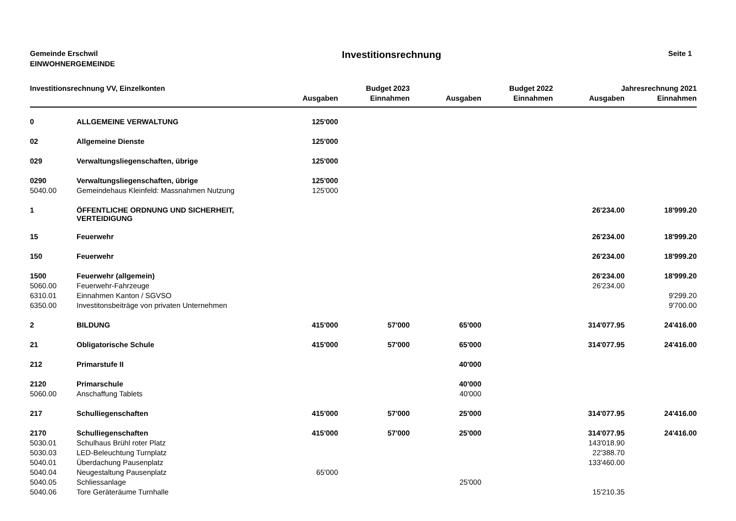Gemeinde Erschwil
EINWOHNERGEMEINDE
Investitionsrechnung
Seite 1
| Investitionsrechnung VV, Einzelkonten | | | Budget 2023 | | Budget 2022 | Jahresrechnung 2021 | |
| --- | --- | --- | --- | --- | --- | --- | --- |
| | | Ausgaben | Einnahmen | Ausgaben | Einnahmen | Ausgaben | Einnahmen |
| 0 | ALLGEMEINE VERWALTUNG | 125'000 | | | | | |
| 02 | Allgemeine Dienste | 125'000 | | | | | |
| 029 | Verwaltungsliegenschaften, übrige | 125'000 | | | | | |
| 0290 | Verwaltungsliegenschaften, übrige | 125'000 | | | | | |
| 5040.00 | Gemeindehaus Kleinfeld: Massnahmen Nutzung | 125'000 | | | | | |
| 1 | ÖFFENTLICHE ORDNUNG UND SICHERHEIT, VERTEIDIGUNG | | | | | 26'234.00 | 18'999.20 |
| 15 | Feuerwehr | | | | | 26'234.00 | 18'999.20 |
| 150 | Feuerwehr | | | | | 26'234.00 | 18'999.20 |
| 1500 | Feuerwehr (allgemein) | | | | | 26'234.00 | 18'999.20 |
| 5060.00 | Feuerwehr-Fahrzeuge | | | | | 26'234.00 | |
| 6310.01 | Einnahmen Kanton / SGVSO | | | | | | 9'299.20 |
| 6350.00 | Investitonsbeiträge von privaten Unternehmen | | | | | | 9'700.00 |
| 2 | BILDUNG | 415'000 | 57'000 | 65'000 | | 314'077.95 | 24'416.00 |
| 21 | Obligatorische Schule | 415'000 | 57'000 | 65'000 | | 314'077.95 | 24'416.00 |
| 212 | Primarstufe II | | | 40'000 | | | |
| 2120 | Primarschule | | | 40'000 | | | |
| 5060.00 | Anschaffung Tablets | | | 40'000 | | | |
| 217 | Schulliegenschaften | 415'000 | 57'000 | 25'000 | | 314'077.95 | 24'416.00 |
| 2170 | Schulliegenschaften | 415'000 | 57'000 | 25'000 | | 314'077.95 | 24'416.00 |
| 5030.01 | Schulhaus Brühl roter Platz | | | | | 143'018.90 | |
| 5030.03 | LED-Beleuchtung Turnplatz | | | | | 22'388.70 | |
| 5040.01 | Überdachung Pausenplatz | | | | | 133'460.00 | |
| 5040.04 | Neugestaltung Pausenplatz | 65'000 | | | | | |
| 5040.05 | Schliessanlage | | | 25'000 | | | |
| 5040.06 | Tore Geräteräume Turnhalle | | | | | 15'210.35 | |